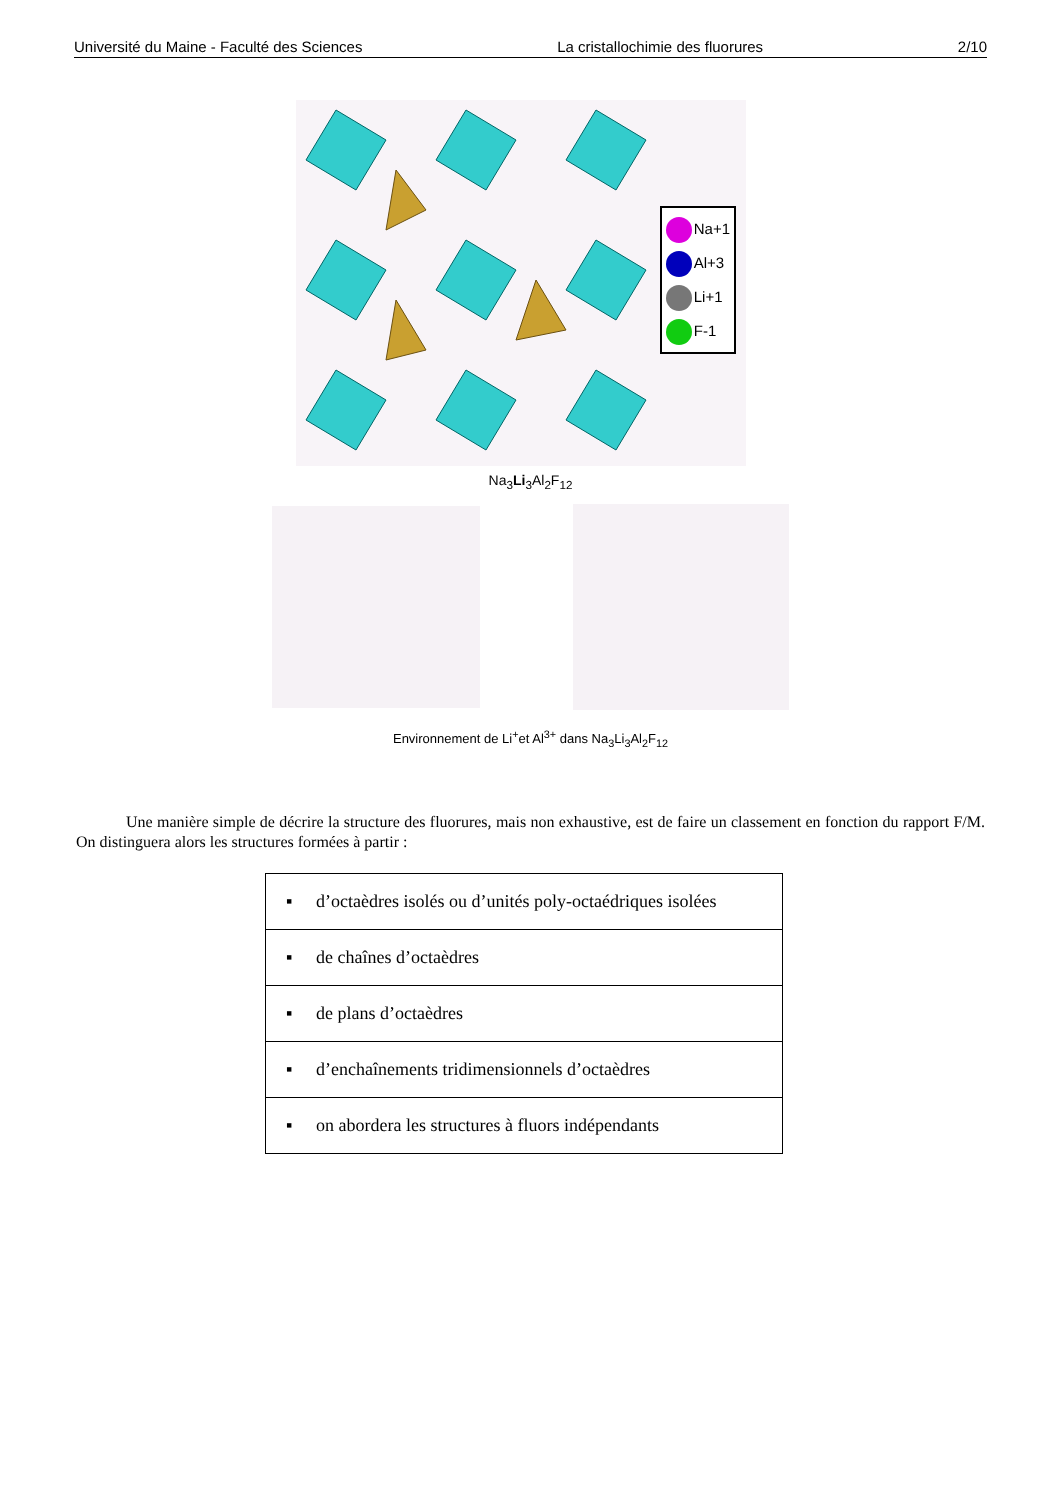Université du Maine - Faculté des Sciences La cristallochimie des fluorures 2/10
Na+1
Al+3
Li+1
F-1
Na<sub>3</sub>Li<sub>3</sub>Al<sub>2</sub>F<sub>12</sub>
Environnement de Li<sup>+</sup>et Al<sup>3+</sup> dans Na<sub>3</sub>Li<sub>3</sub>Al<sub>2</sub>F<sub>12</sub>
Une manière simple de décrire la structure des fluorures, mais non exhaustive, est de faire un classement en fonction du rapport F/M. On distinguera alors les structures formées à partir :
| ▪ d’octaèdres isolés ou d’unités poly-octaédriques isolées |
| ▪ de chaînes d’octaèdres |
| ▪ de plans d’octaèdres |
| ▪ d’enchaînements tridimensionnels d’octaèdres |
| ▪ on abordera les structures à fluors indépendants |